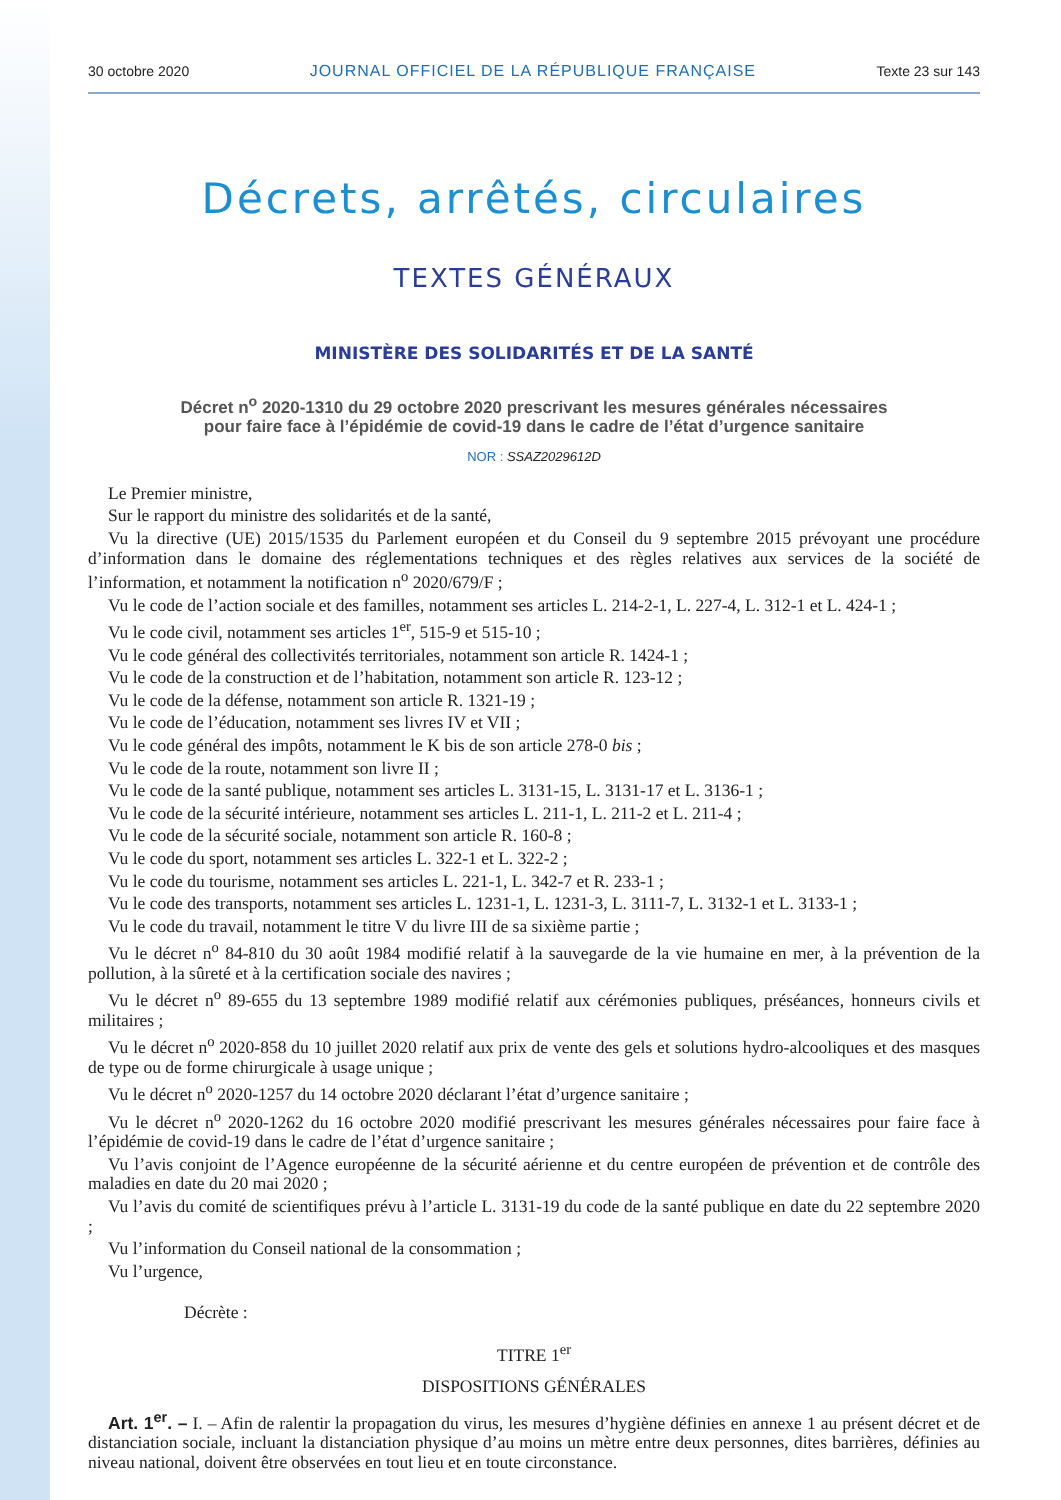30 octobre 2020 JOURNAL OFFICIEL DE LA RÉPUBLIQUE FRANÇAISE Texte 23 sur 143
Décrets, arrêtés, circulaires
TEXTES GÉNÉRAUX
MINISTÈRE DES SOLIDARITÉS ET DE LA SANTÉ
Décret n<sup>o</sup> 2020-1310 du 29 octobre 2020 prescrivant les mesures générales nécessaires
pour faire face à l’épidémie de covid-19 dans le cadre de l’état d’urgence sanitaire
NOR : SSAZ2029612D
Le Premier ministre,
Sur le rapport du ministre des solidarités et de la santé,
Vu la directive (UE) 2015/1535 du Parlement européen et du Conseil du 9 septembre 2015 prévoyant une procédure d’information dans le domaine des réglementations techniques et des règles relatives aux services de la société de l’information, et notamment la notification n<sup>o</sup> 2020/679/F ;
Vu le code de l’action sociale et des familles, notamment ses articles L. 214-2-1, L. 227-4, L. 312-1 et L. 424-1 ;
Vu le code civil, notamment ses articles 1<sup>er</sup>, 515-9 et 515-10 ;
Vu le code général des collectivités territoriales, notamment son article R. 1424-1 ;
Vu le code de la construction et de l’habitation, notamment son article R. 123-12 ;
Vu le code de la défense, notamment son article R. 1321-19 ;
Vu le code de l’éducation, notamment ses livres IV et VII ;
Vu le code général des impôts, notamment le K bis de son article 278-0 bis ;
Vu le code de la route, notamment son livre II ;
Vu le code de la santé publique, notamment ses articles L. 3131-15, L. 3131-17 et L. 3136-1 ;
Vu le code de la sécurité intérieure, notamment ses articles L. 211-1, L. 211-2 et L. 211-4 ;
Vu le code de la sécurité sociale, notamment son article R. 160-8 ;
Vu le code du sport, notamment ses articles L. 322-1 et L. 322-2 ;
Vu le code du tourisme, notamment ses articles L. 221-1, L. 342-7 et R. 233-1 ;
Vu le code des transports, notamment ses articles L. 1231-1, L. 1231-3, L. 3111-7, L. 3132-1 et L. 3133-1 ;
Vu le code du travail, notamment le titre V du livre III de sa sixième partie ;
Vu le décret n<sup>o</sup> 84-810 du 30 août 1984 modifié relatif à la sauvegarde de la vie humaine en mer, à la prévention de la pollution, à la sûreté et à la certification sociale des navires ;
Vu le décret n<sup>o</sup> 89-655 du 13 septembre 1989 modifié relatif aux cérémonies publiques, préséances, honneurs civils et militaires ;
Vu le décret n<sup>o</sup> 2020-858 du 10 juillet 2020 relatif aux prix de vente des gels et solutions hydro-alcooliques et des masques de type ou de forme chirurgicale à usage unique ;
Vu le décret n<sup>o</sup> 2020-1257 du 14 octobre 2020 déclarant l’état d’urgence sanitaire ;
Vu le décret n<sup>o</sup> 2020-1262 du 16 octobre 2020 modifié prescrivant les mesures générales nécessaires pour faire face à l’épidémie de covid-19 dans le cadre de l’état d’urgence sanitaire ;
Vu l’avis conjoint de l’Agence européenne de la sécurité aérienne et du centre européen de prévention et de contrôle des maladies en date du 20 mai 2020 ;
Vu l’avis du comité de scientifiques prévu à l’article L. 3131-19 du code de la santé publique en date du 22 septembre 2020 ;
Vu l’information du Conseil national de la consommation ;
Vu l’urgence,
Décrète :
TITRE 1<sup>er</sup>
DISPOSITIONS GÉNÉRALES
Art. 1<sup>er</sup>. – I. – Afin de ralentir la propagation du virus, les mesures d’hygiène définies en annexe 1 au présent décret et de distanciation sociale, incluant la distanciation physique d’au moins un mètre entre deux personnes, dites barrières, définies au niveau national, doivent être observées en tout lieu et en toute circonstance.